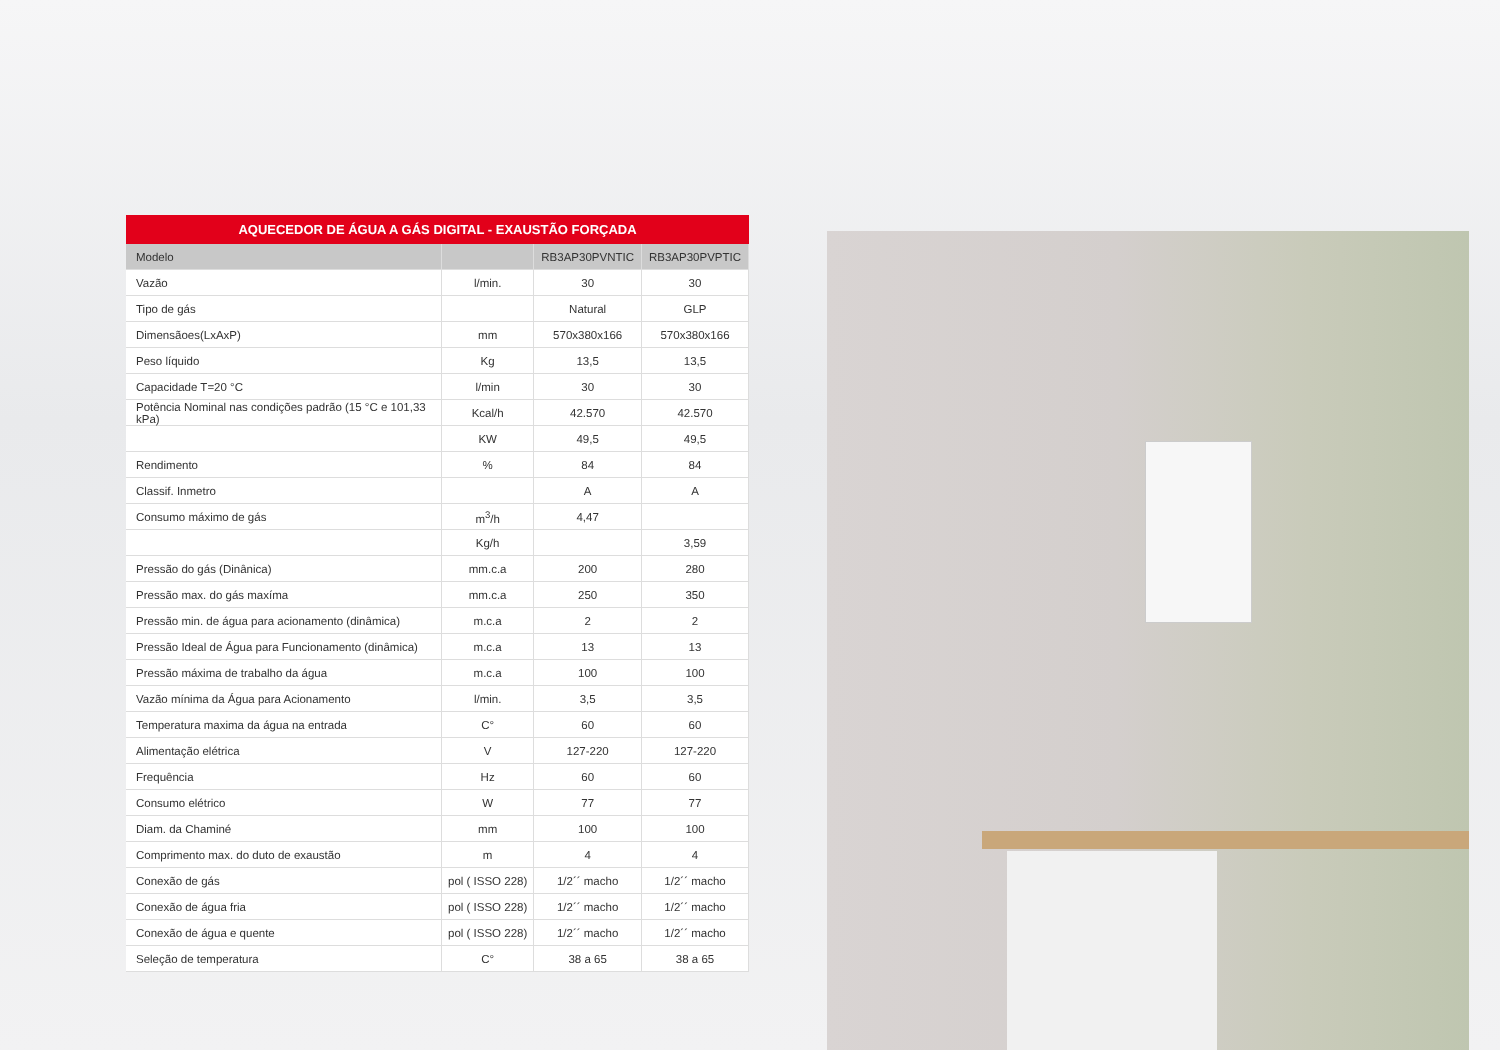AQUECEDOR DE ÁGUA A GÁS DIGITAL - EXAUSTÃO FORÇADA
| Modelo | | RB3AP30PVNTIC | RB3AP30PVPTIC |
| --- | --- | --- | --- |
| Vazão | l/min. | 30 | 30 |
| Tipo de gás | | Natural | GLP |
| Dimensãoes(LxAxP) | mm | 570x380x166 | 570x380x166 |
| Peso líquido | Kg | 13,5 | 13,5 |
| Capacidade T=20 °C | l/min | 30 | 30 |
| Potência Nominal nas condições padrão (15 °C e 101,33 kPa) | Kcal/h | 42.570 | 42.570 |
| | KW | 49,5 | 49,5 |
| Rendimento | % | 84 | 84 |
| Classif. Inmetro | | A | A |
| Consumo máximo de gás | m<sup>3</sup>/h | 4,47 | |
| | Kg/h | | 3,59 |
| Pressão do gás (Dinânica) | mm.c.a | 200 | 280 |
| Pressão max. do gás maxíma | mm.c.a | 250 | 350 |
| Pressão min. de água para acionamento (dinâmica) | m.c.a | 2 | 2 |
| Pressão Ideal de Água para Funcionamento (dinâmica) | m.c.a | 13 | 13 |
| Pressão máxima de trabalho da água | m.c.a | 100 | 100 |
| Vazão mínima da Água para Acionamento | l/min. | 3,5 | 3,5 |
| Temperatura maxima da água na entrada | C° | 60 | 60 |
| Alimentação elétrica | V | 127-220 | 127-220 |
| Frequência | Hz | 60 | 60 |
| Consumo elétrico | W | 77 | 77 |
| Diam. da Chaminé | mm | 100 | 100 |
| Comprimento max. do duto de exaustão | m | 4 | 4 |
| Conexão de gás | pol ( ISSO 228) | 1/2´´ macho | 1/2´´ macho |
| Conexão de água fria | pol ( ISSO 228) | 1/2´´ macho | 1/2´´ macho |
| Conexão de água e quente | pol ( ISSO 228) | 1/2´´ macho | 1/2´´ macho |
| Seleção de temperatura | C° | 38 a 65 | 38 a 65 |